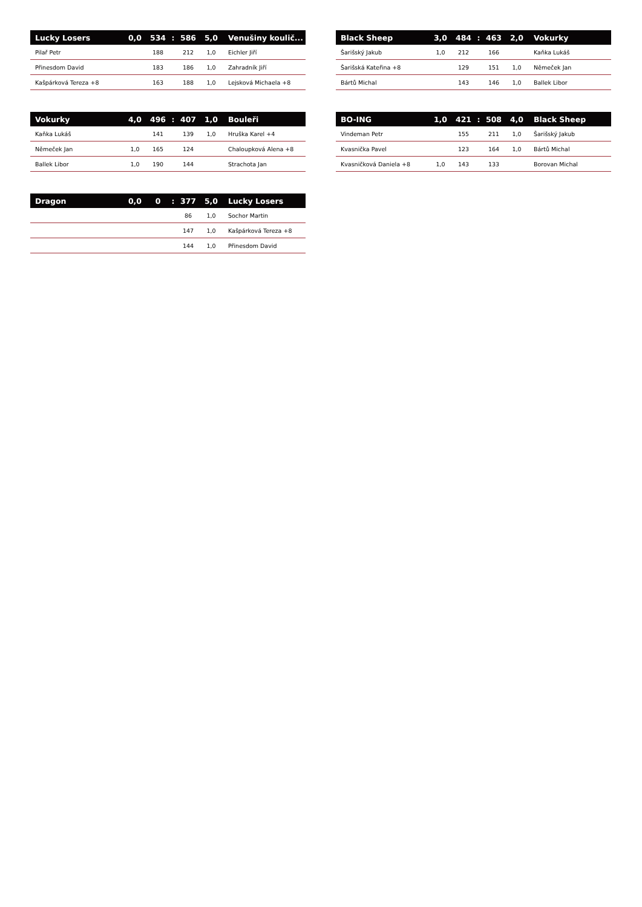| Lucky Losers | 0,0 | 534 | : | 586 | 5,0 | Venušiny koulič... |
| --- | --- | --- | --- | --- | --- | --- |
| Pilař Petr | | 188 | | 212 | 1,0 | Eichler Jiří |
| Přinesdom David | | 183 | | 186 | 1,0 | Zahradník Jiří |
| Kašpárková Tereza +8 | | 163 | | 188 | 1,0 | Lejsková Michaela +8 |
| Black Sheep | 3,0 | 484 | : | 463 | 2,0 | Vokurky |
| --- | --- | --- | --- | --- | --- | --- |
| Šarišský Jakub | 1,0 | 212 | | 166 | | Kaňka Lukáš |
| Šarišská Kateřina +8 | | 129 | | 151 | 1,0 | Němeček Jan |
| Bártů Michal | | 143 | | 146 | 1,0 | Ballek Libor |
| Vokurky | 4,0 | 496 | : | 407 | 1,0 | Bouleři |
| --- | --- | --- | --- | --- | --- | --- |
| Kaňka Lukáš | | 141 | | 139 | 1,0 | Hruška Karel +4 |
| Němeček Jan | 1,0 | 165 | | 124 | | Chaloupková Alena +8 |
| Ballek Libor | 1,0 | 190 | | 144 | | Strachota Jan |
| BO-ING | 1,0 | 421 | : | 508 | 4,0 | Black Sheep |
| --- | --- | --- | --- | --- | --- | --- |
| Vindeman Petr | | 155 | | 211 | 1,0 | Šarišský Jakub |
| Kvasnička Pavel | | 123 | | 164 | 1,0 | Bártů Michal |
| Kvasničková Daniela +8 | 1,0 | 143 | | 133 | | Borovan Michal |
| Dragon | 0,0 | 0 | : | 377 | 5,0 | Lucky Losers |
| --- | --- | --- | --- | --- | --- | --- |
| | | | | 86 | 1,0 | Sochor Martin |
| | | | | 147 | 1,0 | Kašpárková Tereza +8 |
| | | | | 144 | 1,0 | Přinesdom David |